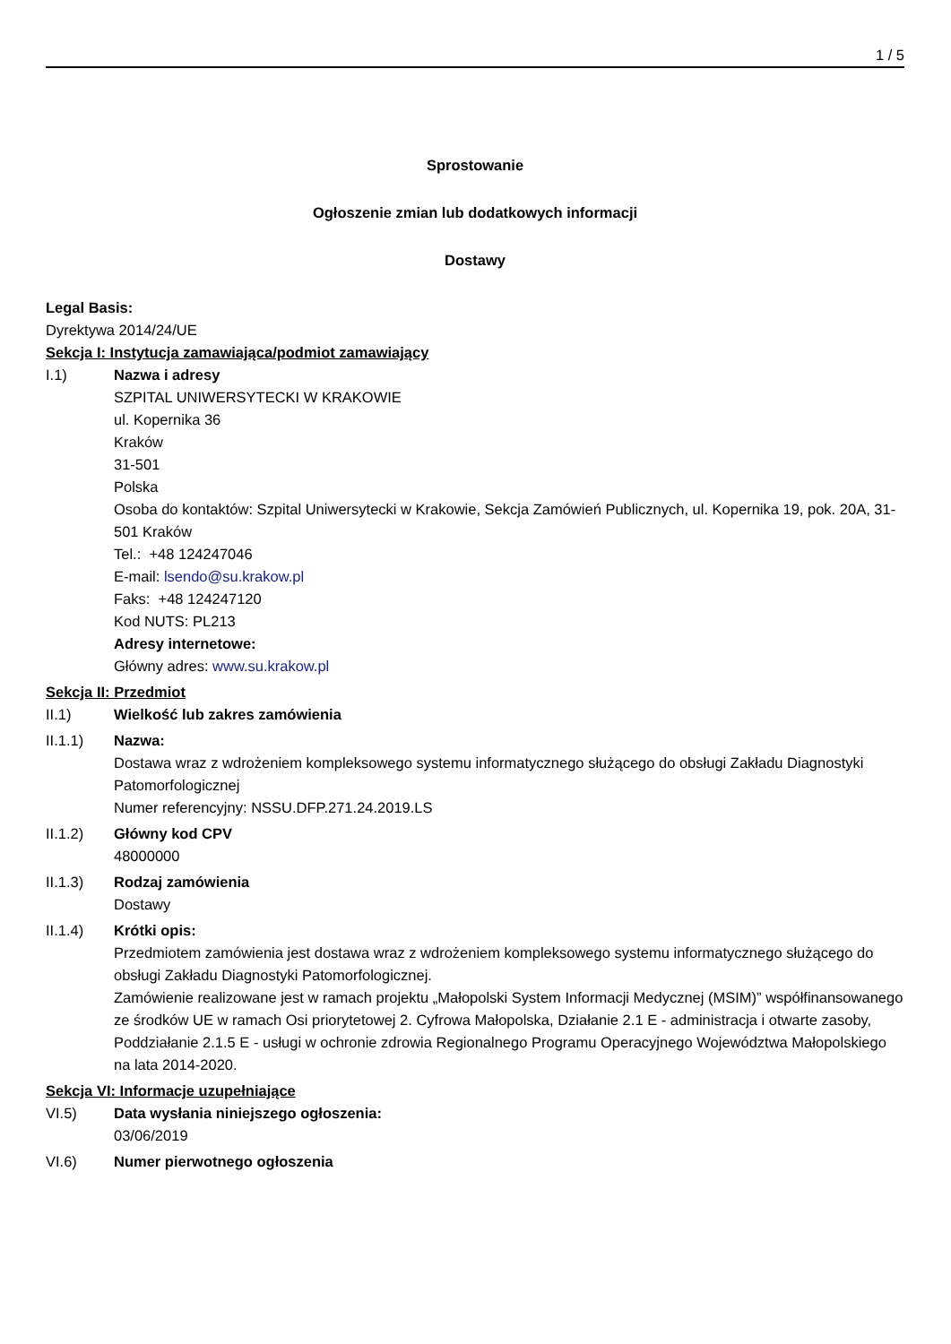1 / 5
Sprostowanie
Ogłoszenie zmian lub dodatkowych informacji
Dostawy
Legal Basis:
Dyrektywa 2014/24/UE
Sekcja I: Instytucja zamawiająca/podmiot zamawiający
I.1) Nazwa i adresy
SZPITAL UNIWERSYTECKI W KRAKOWIE
ul. Kopernika 36
Kraków
31-501
Polska
Osoba do kontaktów: Szpital Uniwersytecki w Krakowie, Sekcja Zamówień Publicznych, ul. Kopernika 19, pok. 20A, 31-501 Kraków
Tel.: +48 124247046
E-mail: lsendo@su.krakow.pl
Faks: +48 124247120
Kod NUTS: PL213
Adresy internetowe:
Główny adres: www.su.krakow.pl
Sekcja II: Przedmiot
II.1) Wielkość lub zakres zamówienia
II.1.1) Nazwa:
Dostawa wraz z wdrożeniem kompleksowego systemu informatycznego służącego do obsługi Zakładu Diagnostyki Patomorfologicznej
Numer referencyjny: NSSU.DFP.271.24.2019.LS
II.1.2) Główny kod CPV
48000000
II.1.3) Rodzaj zamówienia
Dostawy
II.1.4) Krótki opis:
Przedmiotem zamówienia jest dostawa wraz z wdrożeniem kompleksowego systemu informatycznego służącego do obsługi Zakładu Diagnostyki Patomorfologicznej.
Zamówienie realizowane jest w ramach projektu „Małopolski System Informacji Medycznej (MSIM)” współfinansowanego ze środków UE w ramach Osi priorytetowej 2. Cyfrowa Małopolska, Działanie 2.1 E - administracja i otwarte zasoby, Poddziałanie 2.1.5 E - usługi w ochronie zdrowia Regionalnego Programu Operacyjnego Województwa Małopolskiego na lata 2014-2020.
Sekcja VI: Informacje uzupełniające
VI.5) Data wysłania niniejszego ogłoszenia:
03/06/2019
VI.6) Numer pierwotnego ogłoszenia